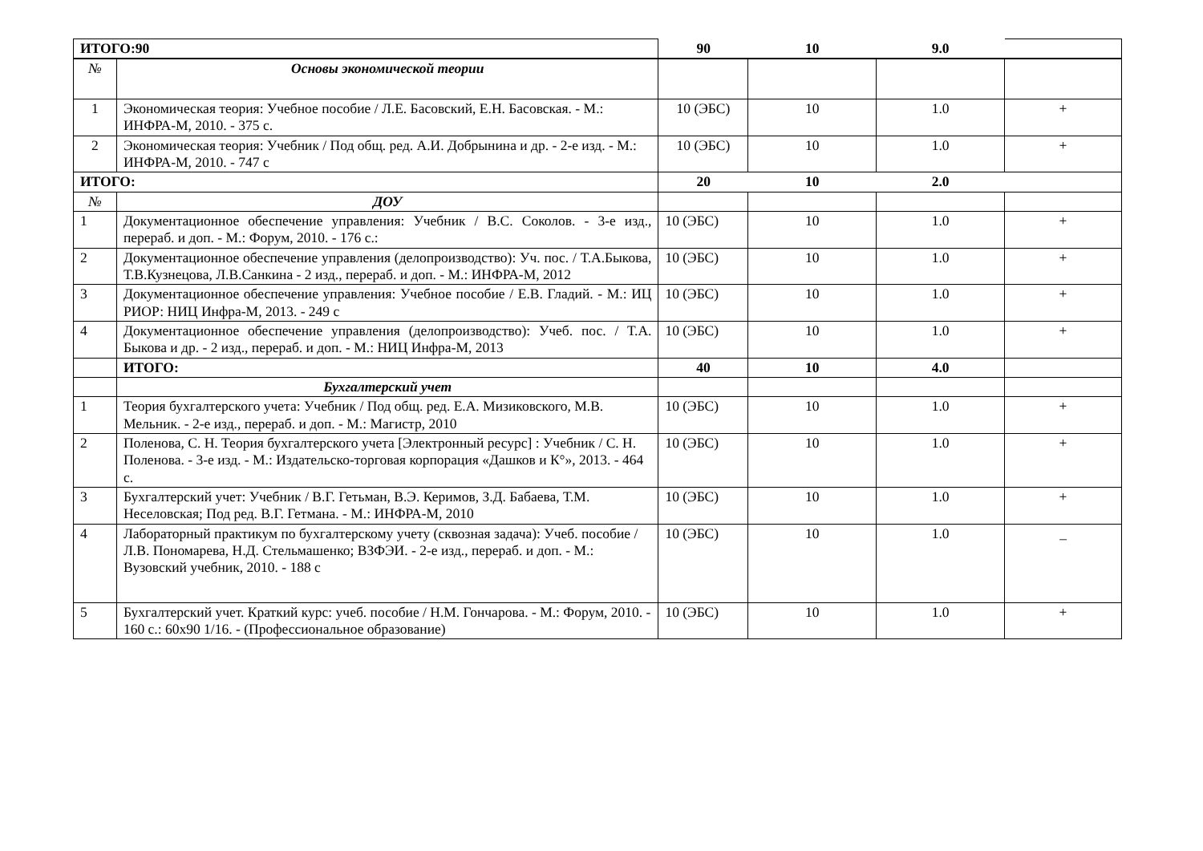| ИТОГО:90 | | 90 | 10 | 9.0 | |
| № | Основы экономической теории | | | | |
| 1 | Экономическая теория: Учебное пособие / Л.Е. Басовский, Е.Н. Басовская. - М.: ИНФРА-М, 2010. - 375 с. | 10 (ЭБС) | 10 | 1.0 | + |
| 2 | Экономическая теория: Учебник / Под общ. ред. А.И. Добрынина и др. - 2-е изд. - М.: ИНФРА-М, 2010. - 747 с | 10 (ЭБС) | 10 | 1.0 | + |
| ИТОГО: | | 20 | 10 | 2.0 | |
| № | ДОУ | | | | |
| 1 | Документационное обеспечение управления: Учебник / В.С. Соколов. - 3-е изд., перераб. и доп. - М.: Форум, 2010. - 176 с.: | 10 (ЭБС) | 10 | 1.0 | + |
| 2 | Документационное обеспечение управления (делопроизводство): Уч. пос. / Т.А.Быкова, Т.В.Кузнецова, Л.В.Санкина - 2 изд., перераб. и доп. - М.: ИНФРА-М, 2012 | 10 (ЭБС) | 10 | 1.0 | + |
| 3 | Документационное обеспечение управления: Учебное пособие / Е.В. Гладий. - М.: ИЦ РИОР: НИЦ Инфра-М, 2013. - 249 с | 10 (ЭБС) | 10 | 1.0 | + |
| 4 | Документационное обеспечение управления (делопроизводство): Учеб. пос. / Т.А. Быкова и др. - 2 изд., перераб. и доп. - М.: НИЦ Инфра-М, 2013 | 10 (ЭБС) | 10 | 1.0 | + |
| | ИТОГО: | 40 | 10 | 4.0 | |
| | Бухгалтерский учет | | | | |
| 1 | Теория бухгалтерского учета: Учебник / Под общ. ред. Е.А. Мизиковского, М.В. Мельник. - 2-е изд., перераб. и доп. - М.: Магистр, 2010 | 10 (ЭБС) | 10 | 1.0 | + |
| 2 | Поленова, С. Н. Теория бухгалтерского учета [Электронный ресурс] : Учебник / С. Н. Поленова. - 3-е изд. - М.: Издательско-торговая корпорация «Дашков и К°», 2013. - 464 с. | 10 (ЭБС) | 10 | 1.0 | + |
| 3 | Бухгалтерский учет: Учебник / В.Г. Гетьман, В.Э. Керимов, З.Д. Бабаева, Т.М. Неселовская; Под ред. В.Г. Гетмана. - М.: ИНФРА-М, 2010 | 10 (ЭБС) | 10 | 1.0 | + |
| 4 | Лабораторный практикум по бухгалтерскому учету (сквозная задача): Учеб. пособие / Л.В. Пономарева, Н.Д. Стельмашенко; ВЗФЭИ. - 2-е изд., перераб. и доп. - М.: Вузовский учебник, 2010. - 188 с | 10 (ЭБС) | 10 | 1.0 | _ |
| 5 | Бухгалтерский учет. Краткий курс: учеб. пособие / Н.М. Гончарова. - М.: Форум, 2010. - 160 с.: 60x90 1/16. - (Профессиональное образование) | 10 (ЭБС) | 10 | 1.0 | + |